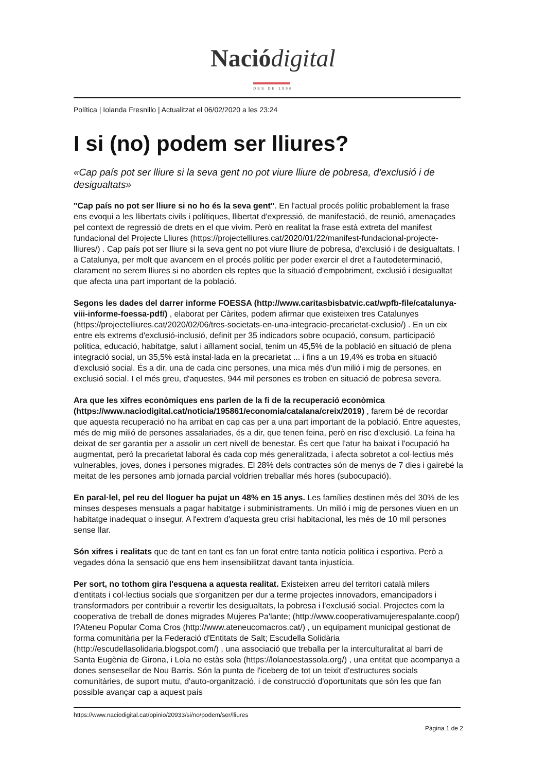Nació digital
DES DE 1996
Política | Iolanda Fresnillo | Actualitzat el 06/02/2020 a les 23:24
I si (no) podem ser lliures?
«Cap país pot ser lliure si la seva gent no pot viure lliure de pobresa, d'exclusió i de desigualtats»
"Cap país no pot ser lliure si no ho és la seva gent". En l'actual procés polític probablement la frase ens evoqui a les llibertats civils i polítiques, llibertat d'expressió, de manifestació, de reunió, amenaçades pel context de regressió de drets en el que vivim. Però en realitat la frase està extreta del manifest fundacional del Projecte Lliures (https://projectelliures.cat/2020/01/22/manifest-fundacional-projecte-lliures/) . Cap país pot ser lliure si la seva gent no pot viure lliure de pobresa, d'exclusió i de desigualtats. I a Catalunya, per molt que avancem en el procés polític per poder exercir el dret a l'autodeterminació, clarament no serem lliures si no aborden els reptes que la situació d'empobriment, exclusió i desigualtat que afecta una part important de la població.
Segons les dades del darrer informe FOESSA (http://www.caritasbisbatvic.cat/wpfb-file/catalunya-viii-informe-foessa-pdf/) , elaborat per Càrites, podem afirmar que existeixen tres Catalunyes (https://projectelliures.cat/2020/02/06/tres-societats-en-una-integracio-precarietat-exclusio/) . En un eix entre els extrems d'exclusió-inclusió, definit per 35 indicadors sobre ocupació, consum, participació política, educació, habitatge, salut i aïllament social, tenim un 45,5% de la població en situació de plena integració social, un 35,5% està instal·lada en la precarietat ... i fins a un 19,4% es troba en situació d'exclusió social. És a dir, una de cada cinc persones, una mica més d'un milió i mig de persones, en exclusió social. I el més greu, d'aquestes, 944 mil persones es troben en situació de pobresa severa.
Ara que les xifres econòmiques ens parlen de la fi de la recuperació econòmica (https://www.naciodigital.cat/noticia/195861/economia/catalana/creix/2019) , farem bé de recordar que aquesta recuperació no ha arribat en cap cas per a una part important de la població. Entre aquestes, més de mig milió de persones assalariades, és a dir, que tenen feina, però en risc d'exclusió. La feina ha deixat de ser garantia per a assolir un cert nivell de benestar. És cert que l'atur ha baixat i l'ocupació ha augmentat, però la precarietat laboral és cada cop més generalitzada, i afecta sobretot a col·lectius més vulnerables, joves, dones i persones migrades. El 28% dels contractes són de menys de 7 dies i gairebé la meitat de les persones amb jornada parcial voldrien treballar més hores (subocupació).
En paral·lel, pel reu del lloguer ha pujat un 48% en 15 anys. Les famílies destinen més del 30% de les minses despeses mensuals a pagar habitatge i subministraments. Un milió i mig de persones viuen en un habitatge inadequat o insegur. A l'extrem d'aquesta greu crisi habitacional, les més de 10 mil persones sense llar.
Són xifres i realitats que de tant en tant es fan un forat entre tanta notícia política i esportiva. Però a vegades dóna la sensació que ens hem insensibilitzat davant tanta injustícia.
Per sort, no tothom gira l'esquena a aquesta realitat. Existeixen arreu del territori català milers d'entitats i col·lectius socials que s'organitzen per dur a terme projectes innovadors, emancipadors i transformadors per contribuir a revertir les desigualtats, la pobresa i l'exclusió social. Projectes com la cooperativa de treball de dones migrades Mujeres Pa'lante; (http://www.cooperativamujerespalante.coop/) l?Ateneu Popular Coma Cros (http://www.ateneucomacros.cat/) , un equipament municipal gestionat de forma comunitària per la Federació d'Entitats de Salt; Escudella Solidària (http://escudellasolidaria.blogspot.com/) , una associació que treballa per la interculturalitat al barri de Santa Eugènia de Girona, i Lola no estàs sola (https://lolanoestassola.org/) , una entitat que acompanya a dones sensesellar de Nou Barris. Són la punta de l'iceberg de tot un teixit d'estructures socials comunitàries, de suport mutu, d'auto-organització, i de construcció d'oportunitats que són les que fan possible avançar cap a aquest país
https://www.naciodigital.cat/opinio/20933/si/no/podem/ser/lliures
Pàgina 1 de 2